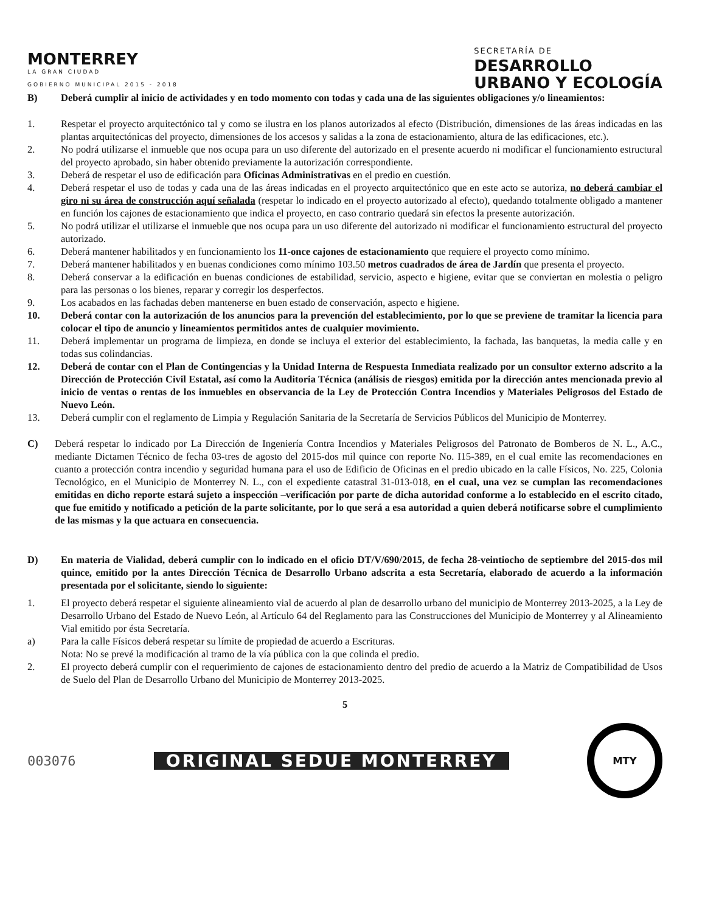MONTERREY
LA GRAN CIUDAD
GOBIERNO MUNICIPAL 2015 - 2018
SECRETARÍA DE
DESARROLLO
URBANO Y ECOLOGÍA
B) Deberá cumplir al inicio de actividades y en todo momento con todas y cada una de las siguientes obligaciones y/o lineamientos:
1. Respetar el proyecto arquitectónico tal y como se ilustra en los planos autorizados al efecto (Distribución, dimensiones de las áreas indicadas en las plantas arquitectónicas del proyecto, dimensiones de los accesos y salidas a la zona de estacionamiento, altura de las edificaciones, etc.).
2. No podrá utilizarse el inmueble que nos ocupa para un uso diferente del autorizado en el presente acuerdo ni modificar el funcionamiento estructural del proyecto aprobado, sin haber obtenido previamente la autorización correspondiente.
3. Deberá de respetar el uso de edificación para Oficinas Administrativas en el predio en cuestión.
4. Deberá respetar el uso de todas y cada una de las áreas indicadas en el proyecto arquitectónico que en este acto se autoriza, no deberá cambiar el giro ni su área de construcción aquí señalada (respetar lo indicado en el proyecto autorizado al efecto), quedando totalmente obligado a mantener en función los cajones de estacionamiento que indica el proyecto, en caso contrario quedará sin efectos la presente autorización.
5. No podrá utilizar el utilizarse el inmueble que nos ocupa para un uso diferente del autorizado ni modificar el funcionamiento estructural del proyecto autorizado.
6. Deberá mantener habilitados y en funcionamiento los 11-once cajones de estacionamiento que requiere el proyecto como mínimo.
7. Deberá mantener habilitados y en buenas condiciones como mínimo 103.50 metros cuadrados de área de Jardín que presenta el proyecto.
8. Deberá conservar a la edificación en buenas condiciones de estabilidad, servicio, aspecto e higiene, evitar que se conviertan en molestia o peligro para las personas o los bienes, reparar y corregir los desperfectos.
9. Los acabados en las fachadas deben mantenerse en buen estado de conservación, aspecto e higiene.
10. Deberá contar con la autorización de los anuncios para la prevención del establecimiento, por lo que se previene de tramitar la licencia para colocar el tipo de anuncio y lineamientos permitidos antes de cualquier movimiento.
11. Deberá implementar un programa de limpieza, en donde se incluya el exterior del establecimiento, la fachada, las banquetas, la media calle y en todas sus colindancias.
12. Deberá de contar con el Plan de Contingencias y la Unidad Interna de Respuesta Inmediata realizado por un consultor externo adscrito a la Dirección de Protección Civil Estatal, así como la Auditoria Técnica (análisis de riesgos) emitida por la dirección antes mencionada previo al inicio de ventas o rentas de los inmuebles en observancia de la Ley de Protección Contra Incendios y Materiales Peligrosos del Estado de Nuevo León.
13. Deberá cumplir con el reglamento de Limpia y Regulación Sanitaria de la Secretaría de Servicios Públicos del Municipio de Monterrey.
C) Deberá respetar lo indicado por La Dirección de Ingeniería Contra Incendios y Materiales Peligrosos del Patronato de Bomberos de N. L., A.C., mediante Dictamen Técnico de fecha 03-tres de agosto del 2015-dos mil quince con reporte No. I15-389, en el cual emite las recomendaciones en cuanto a protección contra incendio y seguridad humana para el uso de Edificio de Oficinas en el predio ubicado en la calle Físicos, No. 225, Colonia Tecnológico, en el Municipio de Monterrey N. L., con el expediente catastral 31-013-018, en el cual, una vez se cumplan las recomendaciones emitidas en dicho reporte estará sujeto a inspección –verificación por parte de dicha autoridad conforme a lo establecido en el escrito citado, que fue emitido y notificado a petición de la parte solicitante, por lo que será a esa autoridad a quien deberá notificarse sobre el cumplimiento de las mismas y la que actuara en consecuencia.
D) En materia de Vialidad, deberá cumplir con lo indicado en el oficio DT/V/690/2015, de fecha 28-veintiocho de septiembre del 2015-dos mil quince, emitido por la antes Dirección Técnica de Desarrollo Urbano adscrita a esta Secretaría, elaborado de acuerdo a la información presentada por el solicitante, siendo lo siguiente:
1. El proyecto deberá respetar el siguiente alineamiento vial de acuerdo al plan de desarrollo urbano del municipio de Monterrey 2013-2025, a la Ley de Desarrollo Urbano del Estado de Nuevo León, al Artículo 64 del Reglamento para las Construcciones del Municipio de Monterrey y al Alineamiento Vial emitido por ésta Secretaría.
a) Para la calle Físicos deberá respetar su límite de propiedad de acuerdo a Escrituras.
Nota: No se prevé la modificación al tramo de la vía pública con la que colinda el predio.
2. El proyecto deberá cumplir con el requerimiento de cajones de estacionamiento dentro del predio de acuerdo a la Matriz de Compatibilidad de Usos de Suelo del Plan de Desarrollo Urbano del Municipio de Monterrey 2013-2025.
5
003076
ORIGINAL SEDUE MONTERREY
MTY